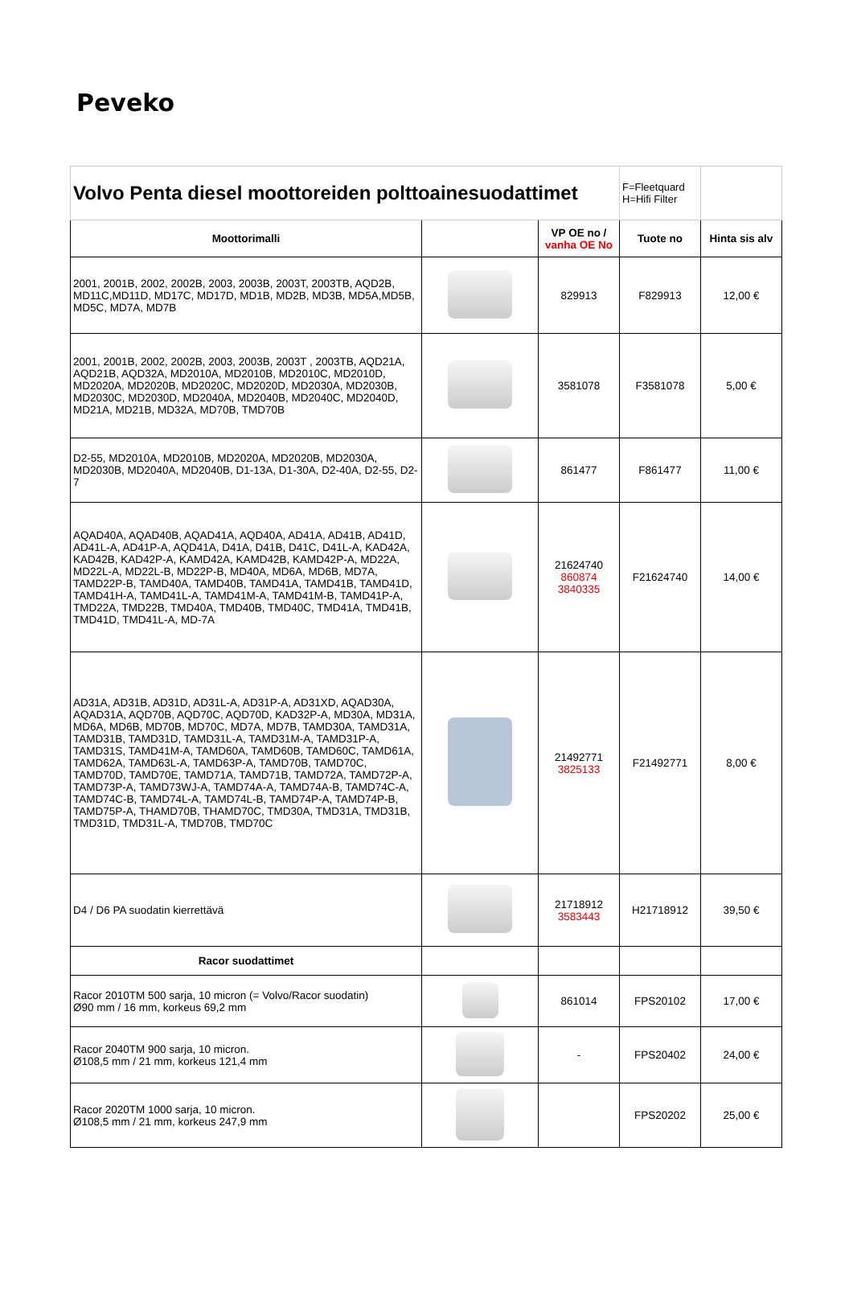Peveko
| Volvo Penta diesel moottoreiden polttoainesuodattimet | | | F=Fleetquard H=Hifi Filter | |
| Moottorimalli | | VP OE no / vanha OE No | Tuote no | Hinta sis alv |
| 2001, 2001B, 2002, 2002B, 2003, 2003B, 2003T, 2003TB, AQD2B, MD11C,MD11D, MD17C, MD17D, MD1B, MD2B, MD3B, MD5A,MD5B, MD5C, MD7A, MD7B | | 829913 | F829913 | 12,00 € |
| 2001, 2001B, 2002, 2002B, 2003, 2003B, 2003T , 2003TB, AQD21A, AQD21B, AQD32A, MD2010A, MD2010B, MD2010C, MD2010D, MD2020A, MD2020B, MD2020C, MD2020D, MD2030A, MD2030B, MD2030C, MD2030D, MD2040A, MD2040B, MD2040C, MD2040D, MD21A, MD21B, MD32A, MD70B, TMD70B | | 3581078 | F3581078 | 5,00 € |
| D2-55, MD2010A, MD2010B, MD2020A, MD2020B, MD2030A, MD2030B, MD2040A, MD2040B, D1-13A, D1-30A, D2-40A, D2-55, D2-7 | | 861477 | F861477 | 11,00 € |
| AQAD40A, AQAD40B, AQAD41A, AQD40A, AD41A, AD41B, AD41D, AD41L-A, AD41P-A, AQD41A, D41A, D41B, D41C, D41L-A, KAD42A, KAD42B, KAD42P-A, KAMD42A, KAMD42B, KAMD42P-A, MD22A, MD22L-A, MD22L-B, MD22P-B, MD40A, MD6A, MD6B, MD7A, TAMD22P-B, TAMD40A, TAMD40B, TAMD41A, TAMD41B, TAMD41D, TAMD41H-A, TAMD41L-A, TAMD41M-A, TAMD41M-B, TAMD41P-A, TMD22A, TMD22B, TMD40A, TMD40B, TMD40C, TMD41A, TMD41B, TMD41D, TMD41L-A, MD-7A | | 21624740 860874 3840335 | F21624740 | 14,00 € |
| AD31A, AD31B, AD31D, AD31L-A, AD31P-A, AD31XD, AQAD30A, AQAD31A, AQD70B, AQD70C, AQD70D, KAD32P-A, MD30A, MD31A, MD6A, MD6B, MD70B, MD70C, MD7A, MD7B, TAMD30A, TAMD31A, TAMD31B, TAMD31D, TAMD31L-A, TAMD31M-A, TAMD31P-A, TAMD31S, TAMD41M-A, TAMD60A, TAMD60B, TAMD60C, TAMD61A, TAMD62A, TAMD63L-A, TAMD63P-A, TAMD70B, TAMD70C, TAMD70D, TAMD70E, TAMD71A, TAMD71B, TAMD72A, TAMD72P-A, TAMD73P-A, TAMD73WJ-A, TAMD74A-A, TAMD74A-B, TAMD74C-A, TAMD74C-B, TAMD74L-A, TAMD74L-B, TAMD74P-A, TAMD74P-B, TAMD75P-A, THAMD70B, THAMD70C, TMD30A, TMD31A, TMD31B, TMD31D, TMD31L-A, TMD70B, TMD70C | | 21492771 3825133 | F21492771 | 8,00 € |
| D4 / D6 PA suodatin kierrettävä | | 21718912 3583443 | H21718912 | 39,50 € |
| Racor suodattimet | | | | |
| Racor 2010TM 500 sarja, 10 micron (= Volvo/Racor suodatin) Ø90 mm / 16 mm, korkeus 69,2 mm | | 861014 | FPS20102 | 17,00 € |
| Racor 2040TM 900 sarja, 10 micron. Ø108,5 mm / 21 mm, korkeus 121,4 mm | | - | FPS20402 | 24,00 € |
| Racor 2020TM 1000 sarja, 10 micron. Ø108,5 mm / 21 mm, korkeus 247,9 mm | | | FPS20202 | 25,00 € |